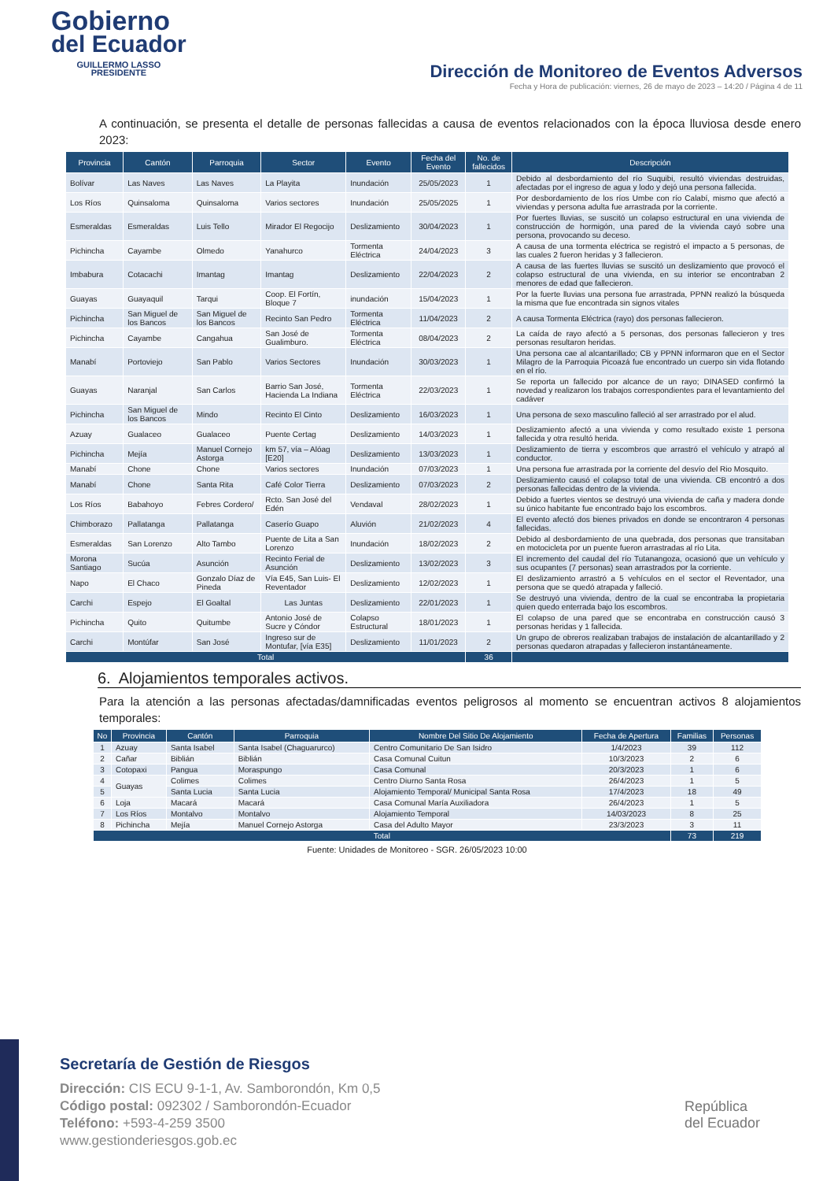Gobierno
del Ecuador
GUILLERMO LASSO
PRESIDENTE
Dirección de Monitoreo de Eventos Adversos
Fecha y Hora de publicación: viernes, 26 de mayo de 2023 – 14:20 / Página 4 de 11
A continuación, se presenta el detalle de personas fallecidas a causa de eventos relacionados con la época lluviosa desde enero 2023:
| Provincia | Cantón | Parroquia | Sector | Evento | Fecha del Evento | No. de fallecidos | Descripción |
| --- | --- | --- | --- | --- | --- | --- | --- |
| Bolívar | Las Naves | Las Naves | La Playita | Inundación | 25/05/2023 | 1 | Debido al desbordamiento del río Suquibi, resultó viviendas destruidas, afectadas por el ingreso de agua y lodo y dejó una persona fallecida. |
| Los Ríos | Quinsaloma | Quinsaloma | Varios sectores | Inundación | 25/05/2025 | 1 | Por desbordamiento de los ríos Umbe con río Calabí, mismo que afectó a viviendas y persona adulta fue arrastrada por la corriente. |
| Esmeraldas | Esmeraldas | Luis Tello | Mirador El Regocijo | Deslizamiento | 30/04/2023 | 1 | Por fuertes lluvias, se suscitó un colapso estructural en una vivienda de construcción de hormigón, una pared de la vivienda cayó sobre una persona, provocando su deceso. |
| Pichincha | Cayambe | Olmedo | Yanahurco | Tormenta Eléctrica | 24/04/2023 | 3 | A causa de una tormenta eléctrica se registró el impacto a 5 personas, de las cuales 2 fueron heridas y 3 fallecieron. |
| Imbabura | Cotacachi | Imantag | Imantag | Deslizamiento | 22/04/2023 | 2 | A causa de las fuertes lluvias se suscitó un deslizamiento que provocó el colapso estructural de una vivienda, en su interior se encontraban 2 menores de edad que fallecieron. |
| Guayas | Guayaquil | Tarqui | Coop. El Fortín, Bloque 7 | inundación | 15/04/2023 | 1 | Por la fuerte lluvias una persona fue arrastrada, PPNN realizó la búsqueda la misma que fue encontrada sin signos vitales |
| Pichincha | San Miguel de los Bancos | San Miguel de los Bancos | Recinto San Pedro | Tormenta Eléctrica | 11/04/2023 | 2 | A causa Tormenta Eléctrica (rayo) dos personas fallecieron. |
| Pichincha | Cayambe | Cangahua | San José de Gualimburo. | Tormenta Eléctrica | 08/04/2023 | 2 | La caída de rayo afectó a 5 personas, dos personas fallecieron y tres personas resultaron heridas. |
| Manabí | Portoviejo | San Pablo | Varios Sectores | Inundación | 30/03/2023 | 1 | Una persona cae al alcantarillado; CB y PPNN informaron que en el Sector Milagro de la Parroquia Picoazá fue encontrado un cuerpo sin vida flotando en el río. |
| Guayas | Naranjal | San Carlos | Barrio San José, Hacienda La Indiana | Tormenta Eléctrica | 22/03/2023 | 1 | Se reporta un fallecido por alcance de un rayo; DINASED confirmó la novedad y realizaron los trabajos correspondientes para el levantamiento del cadáver |
| Pichincha | San Miguel de los Bancos | Mindo | Recinto El Cinto | Deslizamiento | 16/03/2023 | 1 | Una persona de sexo masculino falleció al ser arrastrado por el alud. |
| Azuay | Gualaceo | Gualaceo | Puente Certag | Deslizamiento | 14/03/2023 | 1 | Deslizamiento afectó a una vivienda y como resultado existe 1 persona fallecida y otra resultó herida. |
| Pichincha | Mejía | Manuel Cornejo Astorga | km 57, vía – Alóag [E20] | Deslizamiento | 13/03/2023 | 1 | Deslizamiento de tierra y escombros que arrastró el vehículo y atrapó al conductor. |
| Manabí | Chone | Chone | Varios sectores | Inundación | 07/03/2023 | 1 | Una persona fue arrastrada por la corriente del desvío del Rio Mosquito. |
| Manabí | Chone | Santa Rita | Café Color Tierra | Deslizamiento | 07/03/2023 | 2 | Deslizamiento causó el colapso total de una vivienda. CB encontró a dos personas fallecidas dentro de la vivienda. |
| Los Ríos | Babahoyo | Febres Cordero/ | Rcto. San José del Edén | Vendaval | 28/02/2023 | 1 | Debido a fuertes vientos se destruyó una vivienda de caña y madera donde su único habitante fue encontrado bajo los escombros. |
| Chimborazo | Pallatanga | Pallatanga | Caserío Guapo | Aluvión | 21/02/2023 | 4 | El evento afectó dos bienes privados en donde se encontraron 4 personas fallecidas. |
| Esmeraldas | San Lorenzo | Alto Tambo | Puente de Lita a San Lorenzo | Inundación | 18/02/2023 | 2 | Debido al desbordamiento de una quebrada, dos personas que transitaban en motocicleta por un puente fueron arrastradas al río Lita. |
| Morona Santiago | Sucúa | Asunción | Recinto Ferial de Asunción | Deslizamiento | 13/02/2023 | 3 | El incremento del caudal del río Tutanangoza, ocasionó que un vehículo y sus ocupantes (7 personas) sean arrastrados por la corriente. |
| Napo | El Chaco | Gonzalo Díaz de Pineda | Vía E45, San Luis- El Reventador | Deslizamiento | 12/02/2023 | 1 | El deslizamiento arrastró a 5 vehículos en el sector el Reventador, una persona que se quedó atrapada y falleció. |
| Carchi | Espejo | El Goaltal | Las Juntas | Deslizamiento | 22/01/2023 | 1 | Se destruyó una vivienda, dentro de la cual se encontraba la propietaria quien quedo enterrada bajo los escombros. |
| Pichincha | Quito | Quitumbe | Antonio José de Sucre y Cóndor | Colapso Estructural | 18/01/2023 | 1 | El colapso de una pared que se encontraba en construcción causó 3 personas heridas y 1 fallecida. |
| Carchi | Montúfar | San José | Ingreso sur de Montufar, [vía E35] | Deslizamiento | 11/01/2023 | 2 | Un grupo de obreros realizaban trabajos de instalación de alcantarillado y 2 personas quedaron atrapadas y fallecieron instantáneamente. |
| Total | | | | | | 36 | |
6. Alojamientos temporales activos.
Para la atención a las personas afectadas/damnificadas eventos peligrosos al momento se encuentran activos 8 alojamientos temporales:
| No | Provincia | Cantón | Parroquia | Nombre Del Sitio De Alojamiento | Fecha de Apertura | Familias | Personas |
| --- | --- | --- | --- | --- | --- | --- | --- |
| 1 | Azuay | Santa Isabel | Santa Isabel (Chaguarurco) | Centro Comunitario De San Isidro | 1/4/2023 | 39 | 112 |
| 2 | Cañar | Biblián | Biblián | Casa Comunal Cuitun | 10/3/2023 | 2 | 6 |
| 3 | Cotopaxi | Pangua | Moraspungo | Casa Comunal | 20/3/2023 | 1 | 6 |
| 4 | Guayas | Colimes | Colimes | Centro Diurno Santa Rosa | 26/4/2023 | 1 | 5 |
| 5 | | Santa Lucia | Santa Lucia | Alojamiento Temporal/ Municipal Santa Rosa | 17/4/2023 | 18 | 49 |
| 6 | Loja | Macará | Macará | Casa Comunal María Auxiliadora | 26/4/2023 | 1 | 5 |
| 7 | Los Ríos | Montalvo | Montalvo | Alojamiento Temporal | 14/03/2023 | 8 | 25 |
| 8 | Pichincha | Mejía | Manuel Cornejo Astorga | Casa del Adulto Mayor | 23/3/2023 | 3 | 11 |
| Total | | | | | | 73 | 219 |
Fuente: Unidades de Monitoreo - SGR. 26/05/2023 10:00
Secretaría de Gestión de Riesgos
Dirección: CIS ECU 9-1-1, Av. Samborondón, Km 0,5
Código postal: 092302 / Samborondón-Ecuador
Teléfono: +593-4-259 3500
www.gestionderiesgos.gob.ec
República
del Ecuador